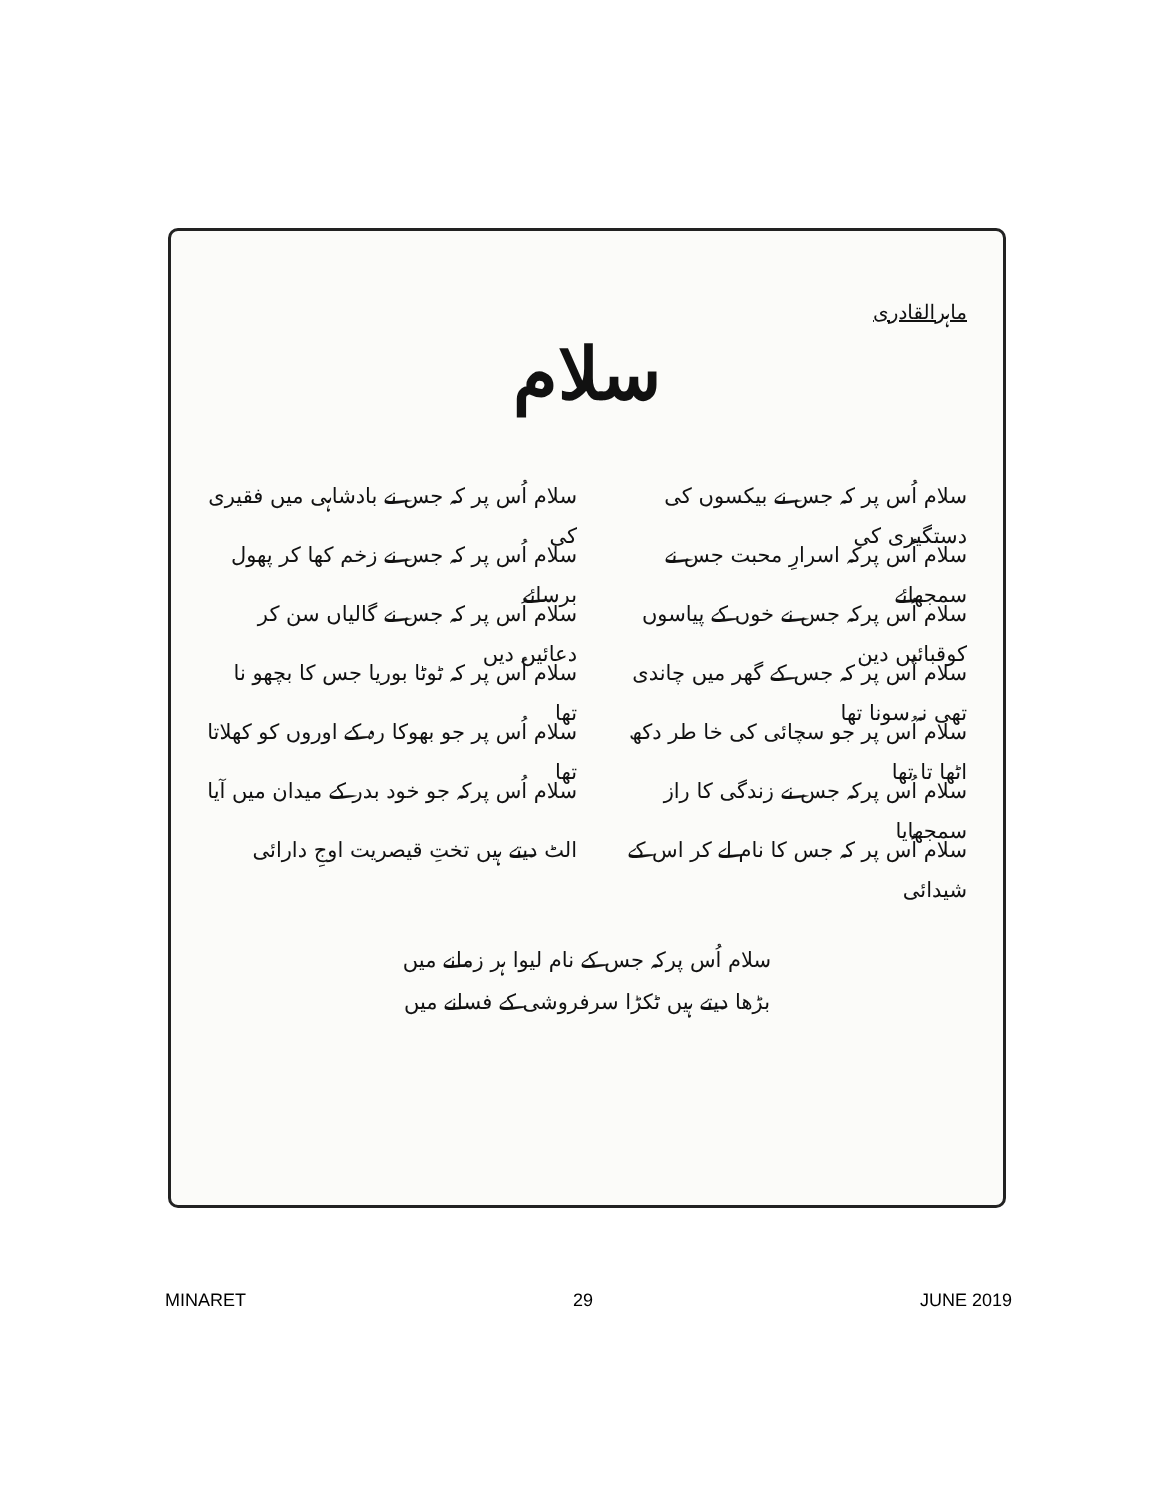ماہرالقادری
سلام
سلام اُس پر کہ جس نے بیکسوں کی دستگیری کی
سلام اُس پرکہ اسرارِ محبت جس نے سمجھائے
سلام اُس پرکہ جس نے خوں کے پیاسوں کوقبائیں دین
سلام اُس پر کہ جس کے گھر میں چاندی تھی نہ سونا تھا
سلام اُس پر جو سچائی کی خا طر دکھ اٹھا تا تھا
سلام اُس پرکہ جس نے زندگی کا راز سمجھایا
سلام اُس پر کہ جس کا نام لے کر اس کے شیدائی
سلام اُس پر کہ جس نے بادشاہی میں فقیری کی
سلام اُس پر کہ جس نے زخم کھا کر پھول برسائے
سلام اُس پر کہ جس نے گالیاں سن کر دعائیں دیں
سلام اُس پر کہ ٹوٹا بوریا جس کا بچھو نا تھا
سلام اُس پر جو بھوکا رہ کے اوروں کو کھلاتا تھا
سلام اُس پرکہ جو خود بدر کے میدان میں آیا
الٹ دیتے ہیں تختِ قیصریت اوجِ دارائی
سلام اُس پرکہ جس کے نام لیوا ہر زمانے میں
بڑھا دیتے ہیں ٹکڑا سرفروشی کے فسانے میں
MINARET 29 JUNE 2019